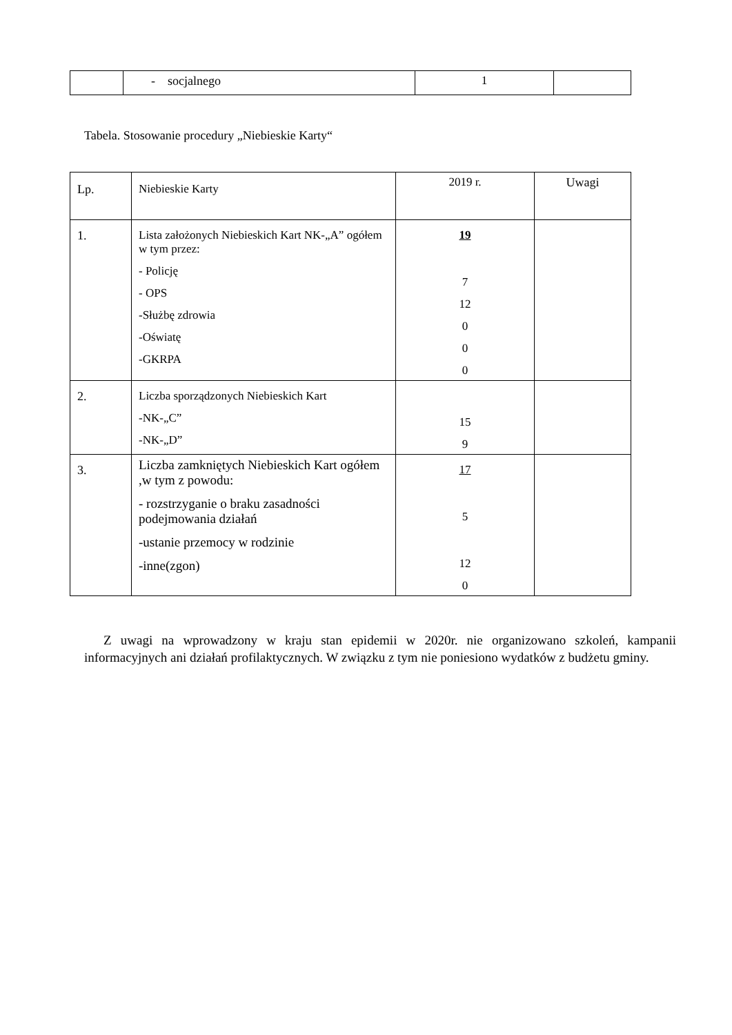| | - socjalnego | 1 | |
Tabela. Stosowanie procedury „Niebieskie Karty“
| Lp. | Niebieskie Karty | 2019 r. | Uwagi |
| 1. | Lista założonych Niebieskich Kart NK-„A” ogółem w tym przez: - Policję - OPS -Służbę zdrowia -Oświatę -GKRPA | 19 7 12 0 0 0 | |
| 2. | Liczba sporządzonych Niebieskich Kart -NK-„C” -NK-„D” | 15 9 | |
| 3. | Liczba zamkniętych Niebieskich Kart ogółem ,w tym z powodu: - rozstrzyganie o braku zasadności podejmowania działań -ustanie przemocy w rodzinie -inne(zgon) | 17 5 12 0 | |
Z uwagi na wprowadzony w kraju stan epidemii w 2020r. nie organizowano szkoleń, kampanii informacyjnych ani działań profilaktycznych. W związku z tym nie poniesiono wydatków z budżetu gminy.